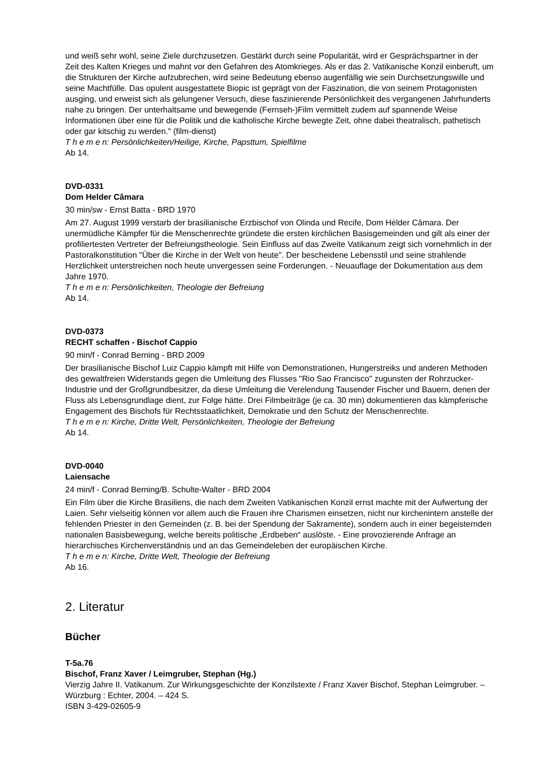und weiß sehr wohl, seine Ziele durchzusetzen. Gestärkt durch seine Popularität, wird er Gesprächspartner in der Zeit des Kalten Krieges und mahnt vor den Gefahren des Atomkrieges. Als er das 2. Vatikanische Konzil einberuft, um die Strukturen der Kirche aufzubrechen, wird seine Bedeutung ebenso augenfällig wie sein Durchsetzungswille und seine Machtfülle. Das opulent ausgestattete Biopic ist geprägt von der Faszination, die von seinem Protagonisten ausging, und erweist sich als gelungener Versuch, diese faszinierende Persönlichkeit des vergangenen Jahrhunderts nahe zu bringen. Der unterhaltsame und bewegende (Fernseh-)Film vermittelt zudem auf spannende Weise Informationen über eine für die Politik und die katholische Kirche bewegte Zeit, ohne dabei theatralisch, pathetisch oder gar kitschig zu werden." (film-dienst)
T h e m e n: Persönlichkeiten/Heilige, Kirche, Papsttum, Spielfilme
Ab 14.
DVD-0331
Dom Helder Câmara
30 min/sw - Ernst Batta - BRD 1970
Am 27. August 1999 verstarb der brasilianische Erzbischof von Olinda und Recife, Dom Hélder Câmara. Der unermüdliche Kämpfer für die Menschenrechte gründete die ersten kirchlichen Basisgemeinden und gilt als einer der profiliertesten Vertreter der Befreiungstheologie. Sein Einfluss auf das Zweite Vatikanum zeigt sich vornehmlich in der Pastoralkonstitution "Über die Kirche in der Welt von heute". Der bescheidene Lebensstil und seine strahlende Herzlichkeit unterstreichen noch heute unvergessen seine Forderungen. - Neuauflage der Dokumentation aus dem Jahre 1970.
T h e m e n: Persönlichkeiten, Theologie der Befreiung
Ab 14.
DVD-0373
RECHT schaffen - Bischof Cappio
90 min/f - Conrad Berning - BRD 2009
Der brasilianische Bischof Luiz Cappio kämpft mit Hilfe von Demonstrationen, Hungerstreiks und anderen Methoden des gewaltfreien Widerstands gegen die Umleitung des Flusses "Rio Sao Francisco" zugunsten der Rohrzucker-Industrie und der Großgrundbesitzer, da diese Umleitung die Verelendung Tausender Fischer und Bauern, denen der Fluss als Lebensgrundlage dient, zur Folge hätte. Drei Filmbeiträge (je ca. 30 min) dokumentieren das kämpferische Engagement des Bischofs für Rechtsstaatlichkeit, Demokratie und den Schutz der Menschenrechte.
T h e m e n: Kirche, Dritte Welt, Persönlichkeiten, Theologie der Befreiung
Ab 14.
DVD-0040
Laiensache
24 min/f - Conrad Berning/B. Schulte-Walter - BRD 2004
Ein Film über die Kirche Brasiliens, die nach dem Zweiten Vatikanischen Konzil ernst machte mit der Aufwertung der Laien. Sehr vielseitig können vor allem auch die Frauen ihre Charismen einsetzen, nicht nur kirchenintern anstelle der fehlenden Priester in den Gemeinden (z. B. bei der Spendung der Sakramente), sondern auch in einer begeisternden nationalen Basisbewegung, welche bereits politische „Erdbeben“ auslöste. - Eine provozierende Anfrage an hierarchisches Kirchenverständnis und an das Gemeindeleben der europäischen Kirche.
T h e m e n: Kirche, Dritte Welt, Theologie der Befreiung
Ab 16.
2. Literatur
Bücher
T-5a.76
Bischof, Franz Xaver / Leimgruber, Stephan (Hg.)
Vierzig Jahre II. Vatikanum. Zur Wirkungsgeschichte der Konzilstexte / Franz Xaver Bischof, Stephan Leimgruber. – Würzburg : Echter, 2004. – 424 S.
ISBN 3-429-02605-9